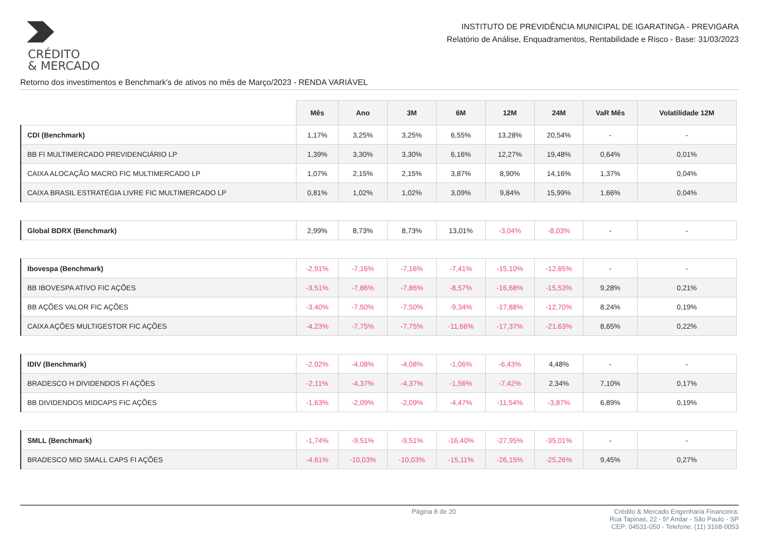CRÉDITO
& MERCADO
INSTITUTO DE PREVIDÊNCIA MUNICIPAL DE IGARATINGA - PREVIGARA
Relatório de Análise, Enquadramentos, Rentabilidade e Risco - Base: 31/03/2023
Retorno dos investimentos e Benchmark's de ativos no mês de Março/2023 - RENDA VARIÁVEL
| | Mês | Ano | 3M | 6M | 12M | 24M | VaR Mês | Volatilidade 12M |
| --- | --- | --- | --- | --- | --- | --- | --- | --- |
| CDI (Benchmark) | 1,17% | 3,25% | 3,25% | 6,55% | 13,28% | 20,54% | - | - |
| BB FI MULTIMERCADO PREVIDENCIÁRIO LP | 1,39% | 3,30% | 3,30% | 6,16% | 12,27% | 19,48% | 0,64% | 0,01% |
| CAIXA ALOCAÇÃO MACRO FIC MULTIMERCADO LP | 1,07% | 2,15% | 2,15% | 3,87% | 8,90% | 14,16% | 1,37% | 0,04% |
| CAIXA BRASIL ESTRATÉGIA LIVRE FIC MULTIMERCADO LP | 0,81% | 1,02% | 1,02% | 3,09% | 9,84% | 15,99% | 1,66% | 0,04% |
| Global BDRX (Benchmark) | 2,99% | 8,73% | 8,73% | 13,01% | -3,04% | -8,03% | - | - |
| Ibovespa (Benchmark) | -2,91% | -7,16% | -7,16% | -7,41% | -15,10% | -12,65% | - | - |
| BB IBOVESPA ATIVO FIC AÇÕES | -3,51% | -7,86% | -7,86% | -8,57% | -16,68% | -15,53% | 9,28% | 0,21% |
| BB AÇÕES VALOR FIC AÇÕES | -3,40% | -7,50% | -7,50% | -9,34% | -17,88% | -12,70% | 8,24% | 0,19% |
| CAIXA AÇÕES MULTIGESTOR FIC AÇÕES | -4,23% | -7,75% | -7,75% | -11,66% | -17,37% | -21,63% | 8,65% | 0,22% |
| IDIV (Benchmark) | -2,02% | -4,08% | -4,08% | -1,06% | -6,43% | 4,48% | - | - |
| BRADESCO H DIVIDENDOS FI AÇÕES | -2,11% | -4,37% | -4,37% | -1,56% | -7,42% | 2,34% | 7,10% | 0,17% |
| BB DIVIDENDOS MIDCAPS FIC AÇÕES | -1,63% | -2,09% | -2,09% | -4,47% | -11,54% | -3,87% | 6,89% | 0,19% |
| SMLL (Benchmark) | -1,74% | -9,51% | -9,51% | -16,40% | -27,95% | -35,01% | - | - |
| BRADESCO MID SMALL CAPS FI AÇÕES | -4,61% | -10,03% | -10,03% | -15,11% | -26,15% | -25,26% | 9,45% | 0,27% |
Página 8 de 20 Crédito & Mercado Engenharia Financeira.
Rua Tapinas, 22 - 5º Andar - São Paulo - SP
CEP: 04531-050 - Telefone: (11) 3168-0053